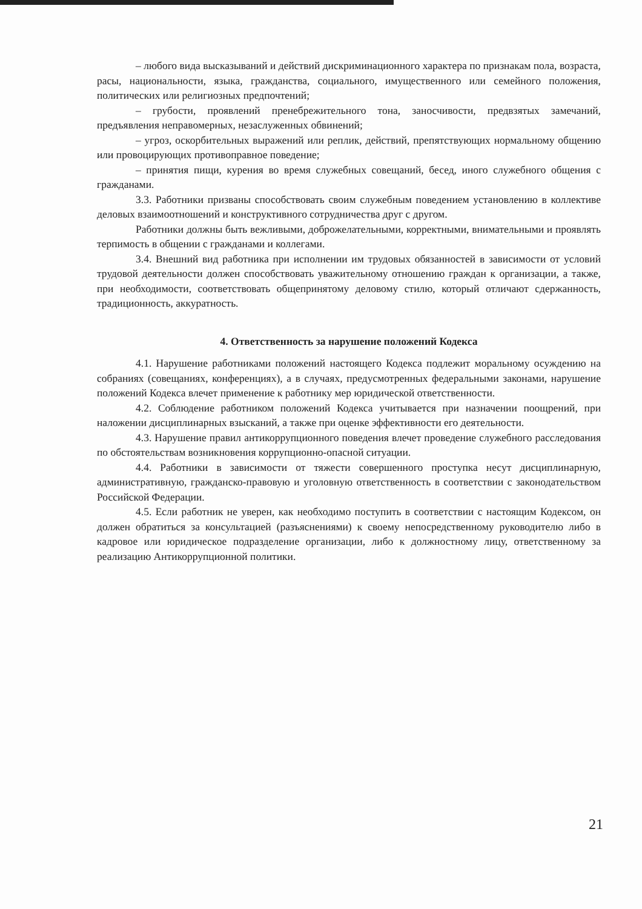– любого вида высказываний и действий дискриминационного характера по признакам пола, возраста, расы, национальности, языка, гражданства, социального, имущественного или семейного положения, политических или религиозных предпочтений;
– грубости, проявлений пренебрежительного тона, заносчивости, предвзятых замечаний, предъявления неправомерных, незаслуженных обвинений;
– угроз, оскорбительных выражений или реплик, действий, препятствующих нормальному общению или провоцирующих противоправное поведение;
– принятия пищи, курения во время служебных совещаний, бесед, иного служебного общения с гражданами.
3.3. Работники призваны способствовать своим служебным поведением установлению в коллективе деловых взаимоотношений и конструктивного сотрудничества друг с другом.
Работники должны быть вежливыми, доброжелательными, корректными, внимательными и проявлять терпимость в общении с гражданами и коллегами.
3.4. Внешний вид работника при исполнении им трудовых обязанностей в зависимости от условий трудовой деятельности должен способствовать уважительному отношению граждан к организации, а также, при необходимости, соответствовать общепринятому деловому стилю, который отличают сдержанность, традиционность, аккуратность.
4. Ответственность за нарушение положений Кодекса
4.1. Нарушение работниками положений настоящего Кодекса подлежит моральному осуждению на собраниях (совещаниях, конференциях), а в случаях, предусмотренных федеральными законами, нарушение положений Кодекса влечет применение к работнику мер юридической ответственности.
4.2. Соблюдение работником положений Кодекса учитывается при назначении поощрений, при наложении дисциплинарных взысканий, а также при оценке эффективности его деятельности.
4.3. Нарушение правил антикоррупционного поведения влечет проведение служебного расследования по обстоятельствам возникновения коррупционно-опасной ситуации.
4.4. Работники в зависимости от тяжести совершенного проступка несут дисциплинарную, административную, гражданско-правовую и уголовную ответственность в соответствии с законодательством Российской Федерации.
4.5. Если работник не уверен, как необходимо поступить в соответствии с настоящим Кодексом, он должен обратиться за консультацией (разъяснениями) к своему непосредственному руководителю либо в кадровое или юридическое подразделение организации, либо к должностному лицу, ответственному за реализацию Антикоррупционной политики.
21